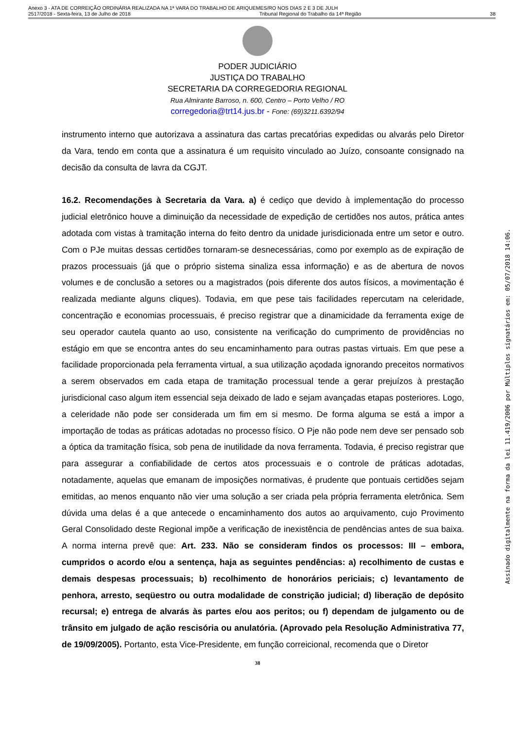Anexo 3 - ATA DE CORREIÇÃO ORDINÁRIA REALIZADA NA 1ª VARA DO TRABALHO DE ARIQUEMES/RO NOS DIAS 2 E 3 DE JULH
2517/2018 - Sexta-feira, 13 de Julho de 2018 Tribunal Regional do Trabalho da 14ª Região 38
PODER JUDICIÁRIO
JUSTIÇA DO TRABALHO
SECRETARIA DA CORREGEDORIA REGIONAL
Rua Almirante Barroso, n. 600, Centro – Porto Velho / RO
corregedoria@trt14.jus.br - Fone: (69)3211.6392/94
instrumento interno que autorizava a assinatura das cartas precatórias expedidas ou alvarás pelo Diretor da Vara, tendo em conta que a assinatura é um requisito vinculado ao Juízo, consoante consignado na decisão da consulta de lavra da CGJT.
16.2. Recomendações à Secretaria da Vara. a) é cediço que devido à implementação do processo judicial eletrônico houve a diminuição da necessidade de expedição de certidões nos autos, prática antes adotada com vistas à tramitação interna do feito dentro da unidade jurisdicionada entre um setor e outro. Com o PJe muitas dessas certidões tornaram-se desnecessárias, como por exemplo as de expiração de prazos processuais (já que o próprio sistema sinaliza essa informação) e as de abertura de novos volumes e de conclusão a setores ou a magistrados (pois diferente dos autos físicos, a movimentação é realizada mediante alguns cliques). Todavia, em que pese tais facilidades repercutam na celeridade, concentração e economias processuais, é preciso registrar que a dinamicidade da ferramenta exige de seu operador cautela quanto ao uso, consistente na verificação do cumprimento de providências no estágio em que se encontra antes do seu encaminhamento para outras pastas virtuais. Em que pese a facilidade proporcionada pela ferramenta virtual, a sua utilização açodada ignorando preceitos normativos a serem observados em cada etapa de tramitação processual tende a gerar prejuízos à prestação jurisdicional caso algum item essencial seja deixado de lado e sejam avançadas etapas posteriores. Logo, a celeridade não pode ser considerada um fim em si mesmo. De forma alguma se está a impor a importação de todas as práticas adotadas no processo físico. O Pje não pode nem deve ser pensado sob a óptica da tramitação física, sob pena de inutilidade da nova ferramenta. Todavia, é preciso registrar que para assegurar a confiabilidade de certos atos processuais e o controle de práticas adotadas, notadamente, aquelas que emanam de imposições normativas, é prudente que pontuais certidões sejam emitidas, ao menos enquanto não vier uma solução a ser criada pela própria ferramenta eletrônica. Sem dúvida uma delas é a que antecede o encaminhamento dos autos ao arquivamento, cujo Provimento Geral Consolidado deste Regional impõe a verificação de inexistência de pendências antes de sua baixa. A norma interna prevê que: Art. 233. Não se consideram findos os processos: III – embora, cumpridos o acordo e/ou a sentença, haja as seguintes pendências: a) recolhimento de custas e demais despesas processuais; b) recolhimento de honorários periciais; c) levantamento de penhora, arresto, seqüestro ou outra modalidade de constrição judicial; d) liberação de depósito recursal; e) entrega de alvarás às partes e/ou aos peritos; ou f) dependam de julgamento ou de trânsito em julgado de ação rescisória ou anulatória. (Aprovado pela Resolução Administrativa 77, de 19/09/2005). Portanto, esta Vice-Presidente, em função correicional, recomenda que o Diretor
38
Assinado digitalmente na forma da lei 11.419/2006 por Múltiplos signatários em: 05/07/2018 14:06.